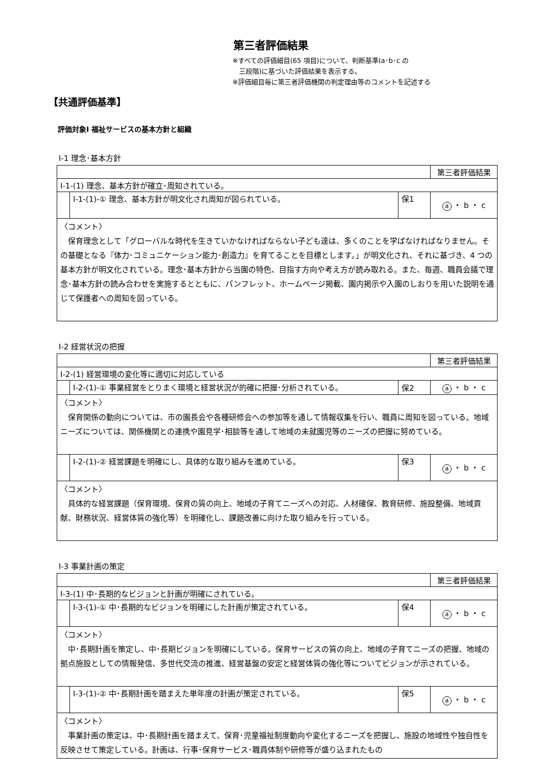第三者評価結果
※すべての評価細目(65 項目)について、判断基準(a･b･c の
　三段階)に基づいた評価結果を表示する。
※評価細目毎に第三者評価機関の判定理由等のコメントを記述する
【共通評価基準】
評価対象Ⅰ 福祉サービスの基本方針と組織
Ⅰ-1 理念･基本方針
| | | | 第三者評価結果 |
| Ⅰ-1-(1) 理念、基本方針が確立･周知されている。 | | | |
| | Ⅰ-1-(1)-① 理念、基本方針が明文化され周知が図られている。 | 保1 | a ・ b ・ c |
| 〈コメント〉 保育理念として「グローバルな時代を生きていかなければならない子ども達は、多くのことを学ばなければなりません。その基礎となる『体力･コミュニケーション能力･創造力』を育てることを目標とします。」が明文化され、それに基づき、4 つの基本方針が明文化されている。理念･基本方針から当園の特色、目指す方向や考え方が読み取れる。また、毎週、職員会議で理念･基本方針の読み合わせを実施するとともに、パンフレット、ホームページ掲載、園内掲示や入園のしおりを用いた説明を通じて保護者への周知を図っている。 | | | |
Ⅰ-2 経営状況の把握
| | | | 第三者評価結果 |
| Ⅰ-2-(1) 経営環境の変化等に適切に対応している | | | |
| | Ⅰ-2-(1)-① 事業経営をとりまく環境と経営状況が的確に把握･分析されている。 | 保2 | a ・ b ・ c |
| 〈コメント〉 保育関係の動向については、市の園長会や各種研修会への参加等を通して情報収集を行い、職員に周知を図っている。地域ニーズについては、関係機関との連携や園見学･相談等を通して地域の未就園児等のニーズの把握に努めている。 | | | |
| | Ⅰ-2-(1)-② 経営課題を明確にし、具体的な取り組みを進めている。 | 保3 | a ・ b ・ c |
| 〈コメント〉 具体的な経営課題（保育環境、保育の質の向上、地域の子育てニーズへの対応、人材確保、教育研修、施設整備、地域貢献、財務状況、経営体質の強化等）を明確化し、課題改善に向けた取り組みを行っている。 | | | |
Ⅰ-3 事業計画の策定
| | | | 第三者評価結果 |
| Ⅰ-3-(1) 中･長期的なビジョンと計画が明確にされている。 | | | |
| | Ⅰ-3-(1)-① 中･長期的なビジョンを明確にした計画が策定されている。 | 保4 | a ・ b ・ c |
| 〈コメント〉 中･長期計画を策定し、中･長期ビジョンを明確にしている。保育サービスの質の向上、地域の子育てニーズの把握、地域の拠点施設としての情報発信、多世代交流の推進、経営基盤の安定と経営体質の強化等についてビジョンが示されている。 | | | |
| | Ⅰ-3-(1)-② 中･長期計画を踏まえた単年度の計画が策定されている。 | 保5 | a ・ b ・ c |
| 〈コメント〉 事業計画の策定は、中･長期計画を踏まえて、保育･児童福祉制度動向や変化するニーズを把握し、施設の地域性や独自性を反映させて策定している。計画は、行事･保育サービス･職員体制や研修等が盛り込まれたもの | | | |